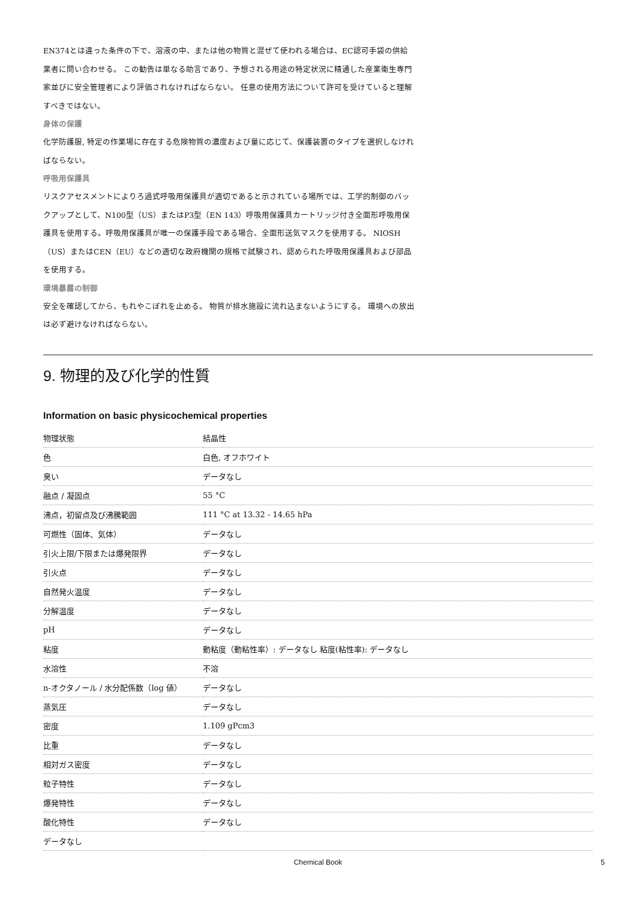EN374とは違った条件の下で、溶液の中、または他の物質と混ぜて使われる場合は、EC認可手袋の供給業者に問い合わせる。 この勧告は単なる助言であり、予想される用途の特定状況に精通した産業衛生専門家並びに安全管理者により評価されなければならない。 任意の使用方法について許可を受けていると理解すべきではない。
身体の保護
化学防護服, 特定の作業場に存在する危険物質の濃度および量に応じて、保護装置のタイプを選択しなければならない。
呼吸用保護具
リスクアセスメントによりろ過式呼吸用保護具が適切であると示されている場所では、工学的制御のバックアップとして、N100型（US）またはP3型（EN 143）呼吸用保護具カートリッジ付き全面形呼吸用保護具を使用する。呼吸用保護具が唯一の保護手段である場合、全面形送気マスクを使用する。 NIOSH（US）またはCEN（EU）などの適切な政府機関の規格で試験され、認められた呼吸用保護具および部品を使用する。
環境暴露の制御
安全を確認してから、もれやこぼれを止める。 物質が排水施設に流れ込まないようにする。 環境への放出は必ず避けなければならない。
9. 物理的及び化学的性質
Information on basic physicochemical properties
| 物理状態 | 結晶性 |
| 色 | 白色, オフホワイト |
| 臭い | データなし |
| 融点 / 凝固点 | 55 °C |
| 沸点，初留点及び沸騰範囲 | 111 °C at 13.32 - 14.65 hPa |
| 可燃性（固体、気体） | データなし |
| 引火上限/下限または爆発限界 | データなし |
| 引火点 | データなし |
| 自然発火温度 | データなし |
| 分解温度 | データなし |
| pH | データなし |
| 粘度 | 動粘度（動粘性率）: データなし 粘度(粘性率): データなし |
| 水溶性 | 不溶 |
| n-オクタノール / 水分配係数（log 値） | データなし |
| 蒸気圧 | データなし |
| 密度 | 1.109 gPcm3 |
| 比重 | データなし |
| 相対ガス密度 | データなし |
| 粒子特性 | データなし |
| 爆発特性 | データなし |
| 酸化特性 | データなし |
| データなし | |
Chemical Book 5